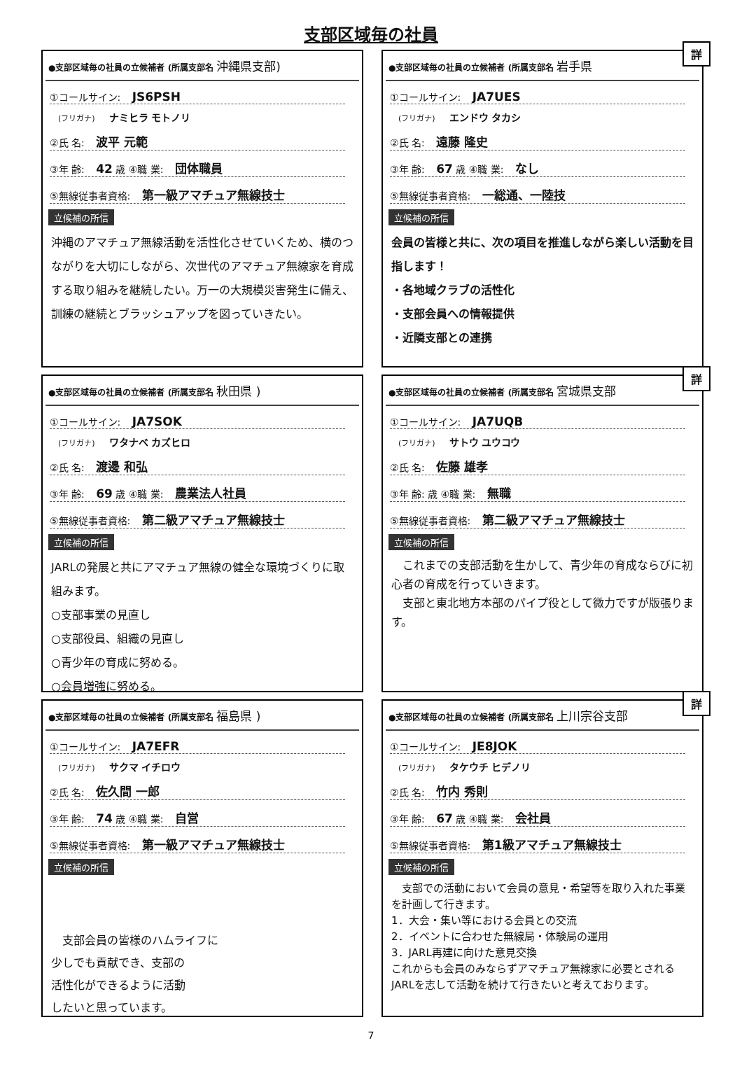支部区域毎の社員
●支部区域毎の社員の立候補者 (所属支部名 沖縄県支部)
①コールサイン: JS6PSH
(フリガナ) ナミヒラ モトノリ
②氏 名: 波平 元範
③年 齢: 42 歳 ④職 業: 団体職員
⑤無線従事者資格: 第一級アマチュア無線技士
立候補の所信
沖縄のアマチュア無線活動を活性化させていくため、横のつながりを大切にしながら、次世代のアマチュア無線家を育成する取り組みを継続したい。万一の大規模災害発生に備え、訓練の継続とブラッシュアップを図っていきたい。
詳
●支部区域毎の社員の立候補者 (所属支部名 岩手県
①コールサイン: JA7UES
(フリガナ) エンドウ タカシ
②氏 名: 遠藤 隆史
③年 齢: 67 歳 ④職 業: なし
⑤無線従事者資格: 一総通、一陸技
立候補の所信
会員の皆様と共に、次の項目を推進しながら楽しい活動を目指します！
・各地域クラブの活性化
・支部会員への情報提供
・近隣支部との連携
●支部区域毎の社員の立候補者 (所属支部名 秋田県 )
①コールサイン: JA7SOK
(フリガナ) ワタナベ カズヒロ
②氏 名: 渡邊 和弘
③年 齢: 69 歳 ④職 業: 農業法人社員
⑤無線従事者資格: 第二級アマチュア無線技士
立候補の所信
JARLの発展と共にアマチュア無線の健全な環境づくりに取組みます。
○支部事業の見直し
○支部役員、組織の見直し
○青少年の育成に努める。
○会員増強に努める。
詳
●支部区域毎の社員の立候補者 (所属支部名 宮城県支部
①コールサイン: JA7UQB
(フリガナ) サトウ ユウコウ
②氏 名: 佐藤 雄孝
③年 齢: 歳 ④職 業: 無職
⑤無線従事者資格: 第二級アマチュア無線技士
立候補の所信
　これまでの支部活動を生かして、青少年の育成ならびに初心者の育成を行っていきます。
　支部と東北地方本部のパイプ役として微力ですが版張ります。
●支部区域毎の社員の立候補者 (所属支部名 福島県 )
①コールサイン: JA7EFR
(フリガナ) サクマ イチロウ
②氏 名: 佐久間 一郎
③年 齢: 74 歳 ④職 業: 自営
⑤無線従事者資格: 第一級アマチュア無線技士
立候補の所信
　支部会員の皆様のハムライフに
少しでも貢献でき、支部の
活性化ができるように活動
したいと思っています。
詳
●支部区域毎の社員の立候補者 (所属支部名 上川宗谷支部
①コールサイン: JE8JOK
(フリガナ) タケウチ ヒデノリ
②氏 名: 竹内 秀則
③年 齢: 67 歳 ④職 業: 会社員
⑤無線従事者資格: 第1級アマチュア無線技士
立候補の所信
　支部での活動において会員の意見・希望等を取り入れた事業を計画して行きます。
1．大会・集い等における会員との交流
2．イベントに合わせた無線局・体験局の運用
3．JARL再建に向けた意見交換
これからも会員のみならずアマチュア無線家に必要とされるJARLを志して活動を続けて行きたいと考えております。
7